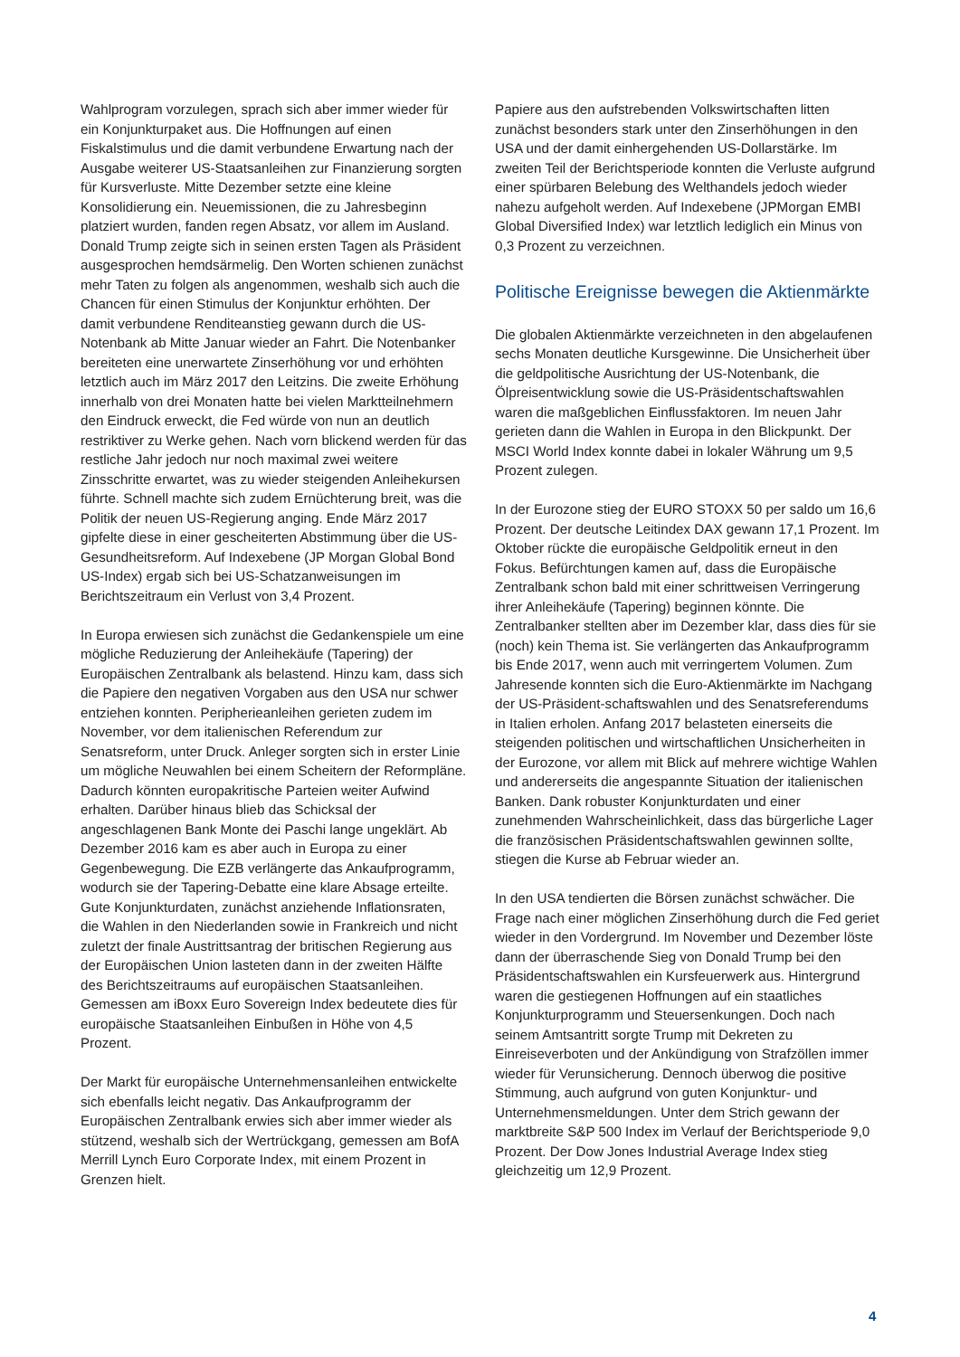Wahlprogram vorzulegen, sprach sich aber immer wieder für ein Konjunkturpaket aus. Die Hoffnungen auf einen Fiskalstimulus und die damit verbundene Erwartung nach der Ausgabe weiterer US-Staatsanleihen zur Finanzierung sorgten für Kursverluste. Mitte Dezember setzte eine kleine Konsolidierung ein. Neuemissionen, die zu Jahresbeginn platziert wurden, fanden regen Absatz, vor allem im Ausland. Donald Trump zeigte sich in seinen ersten Tagen als Präsident ausgesprochen hemdsärmelig. Den Worten schienen zunächst mehr Taten zu folgen als angenommen, weshalb sich auch die Chancen für einen Stimulus der Konjunktur erhöhten. Der damit verbundene Renditeanstieg gewann durch die US-Notenbank ab Mitte Januar wieder an Fahrt. Die Notenbanker bereiteten eine unerwartete Zinserhöhung vor und erhöhten letztlich auch im März 2017 den Leitzins. Die zweite Erhöhung innerhalb von drei Monaten hatte bei vielen Marktteilnehmern den Eindruck erweckt, die Fed würde von nun an deutlich restriktiver zu Werke gehen. Nach vorn blickend werden für das restliche Jahr jedoch nur noch maximal zwei weitere Zinsschritte erwartet, was zu wieder steigenden Anleihekursen führte. Schnell machte sich zudem Ernüchterung breit, was die Politik der neuen US-Regierung anging. Ende März 2017 gipfelte diese in einer gescheiterten Abstimmung über die US-Gesundheitsreform. Auf Indexebene (JP Morgan Global Bond US-Index) ergab sich bei US-Schatzanweisungen im Berichtszeitraum ein Verlust von 3,4 Prozent.
In Europa erwiesen sich zunächst die Gedankenspiele um eine mögliche Reduzierung der Anleihekäufe (Tapering) der Europäischen Zentralbank als belastend. Hinzu kam, dass sich die Papiere den negativen Vorgaben aus den USA nur schwer entziehen konnten. Peripherieanleihen gerieten zudem im November, vor dem italienischen Referendum zur Senatsreform, unter Druck. Anleger sorgten sich in erster Linie um mögliche Neuwahlen bei einem Scheitern der Reformpläne. Dadurch könnten europakritische Parteien weiter Aufwind erhalten. Darüber hinaus blieb das Schicksal der angeschlagenen Bank Monte dei Paschi lange ungeklärt. Ab Dezember 2016 kam es aber auch in Europa zu einer Gegenbewegung. Die EZB verlängerte das Ankaufprogramm, wodurch sie der Tapering-Debatte eine klare Absage erteilte. Gute Konjunkturdaten, zunächst anziehende Inflationsraten, die Wahlen in den Niederlanden sowie in Frankreich und nicht zuletzt der finale Austrittsantrag der britischen Regierung aus der Europäischen Union lasteten dann in der zweiten Hälfte des Berichtszeitraums auf europäischen Staatsanleihen. Gemessen am iBoxx Euro Sovereign Index bedeutete dies für europäische Staatsanleihen Einbußen in Höhe von 4,5 Prozent.
Der Markt für europäische Unternehmensanleihen entwickelte sich ebenfalls leicht negativ. Das Ankaufprogramm der Europäischen Zentralbank erwies sich aber immer wieder als stützend, weshalb sich der Wertrückgang, gemessen am BofA Merrill Lynch Euro Corporate Index, mit einem Prozent in Grenzen hielt.
Papiere aus den aufstrebenden Volkswirtschaften litten zunächst besonders stark unter den Zinserhöhungen in den USA und der damit einhergehenden US-Dollarstärke. Im zweiten Teil der Berichtsperiode konnten die Verluste aufgrund einer spürbaren Belebung des Welthandels jedoch wieder nahezu aufgeholt werden. Auf Indexebene (JPMorgan EMBI Global Diversified Index) war letztlich lediglich ein Minus von 0,3 Prozent zu verzeichnen.
Politische Ereignisse bewegen die Aktienmärkte
Die globalen Aktienmärkte verzeichneten in den abgelaufenen sechs Monaten deutliche Kursgewinne. Die Unsicherheit über die geldpolitische Ausrichtung der US-Notenbank, die Ölpreisentwicklung sowie die US-Präsidentschaftswahlen waren die maßgeblichen Einflussfaktoren. Im neuen Jahr gerieten dann die Wahlen in Europa in den Blickpunkt. Der MSCI World Index konnte dabei in lokaler Währung um 9,5 Prozent zulegen.
In der Eurozone stieg der EURO STOXX 50 per saldo um 16,6 Prozent. Der deutsche Leitindex DAX gewann 17,1 Prozent. Im Oktober rückte die europäische Geldpolitik erneut in den Fokus. Befürchtungen kamen auf, dass die Europäische Zentralbank schon bald mit einer schrittweisen Verringerung ihrer Anleihekäufe (Tapering) beginnen könnte. Die Zentralbanker stellten aber im Dezember klar, dass dies für sie (noch) kein Thema ist. Sie verlängerten das Ankaufprogramm bis Ende 2017, wenn auch mit verringertem Volumen. Zum Jahresende konnten sich die Euro-Aktienmärkte im Nachgang der US-Präsident-schaftswahlen und des Senatsreferendums in Italien erholen. Anfang 2017 belasteten einerseits die steigenden politischen und wirtschaftlichen Unsicherheiten in der Eurozone, vor allem mit Blick auf mehrere wichtige Wahlen und andererseits die angespannte Situation der italienischen Banken. Dank robuster Konjunkturdaten und einer zunehmenden Wahrscheinlichkeit, dass das bürgerliche Lager die französischen Präsidentschaftswahlen gewinnen sollte, stiegen die Kurse ab Februar wieder an.
In den USA tendierten die Börsen zunächst schwächer. Die Frage nach einer möglichen Zinserhöhung durch die Fed geriet wieder in den Vordergrund. Im November und Dezember löste dann der überraschende Sieg von Donald Trump bei den Präsidentschaftswahlen ein Kursfeuerwerk aus. Hintergrund waren die gestiegenen Hoffnungen auf ein staatliches Konjunkturprogramm und Steuersenkungen. Doch nach seinem Amtsantritt sorgte Trump mit Dekreten zu Einreiseverboten und der Ankündigung von Strafzöllen immer wieder für Verunsicherung. Dennoch überwog die positive Stimmung, auch aufgrund von guten Konjunktur- und Unternehmensmeldungen. Unter dem Strich gewann der marktbreite S&P 500 Index im Verlauf der Berichtsperiode 9,0 Prozent. Der Dow Jones Industrial Average Index stieg gleichzeitig um 12,9 Prozent.
4